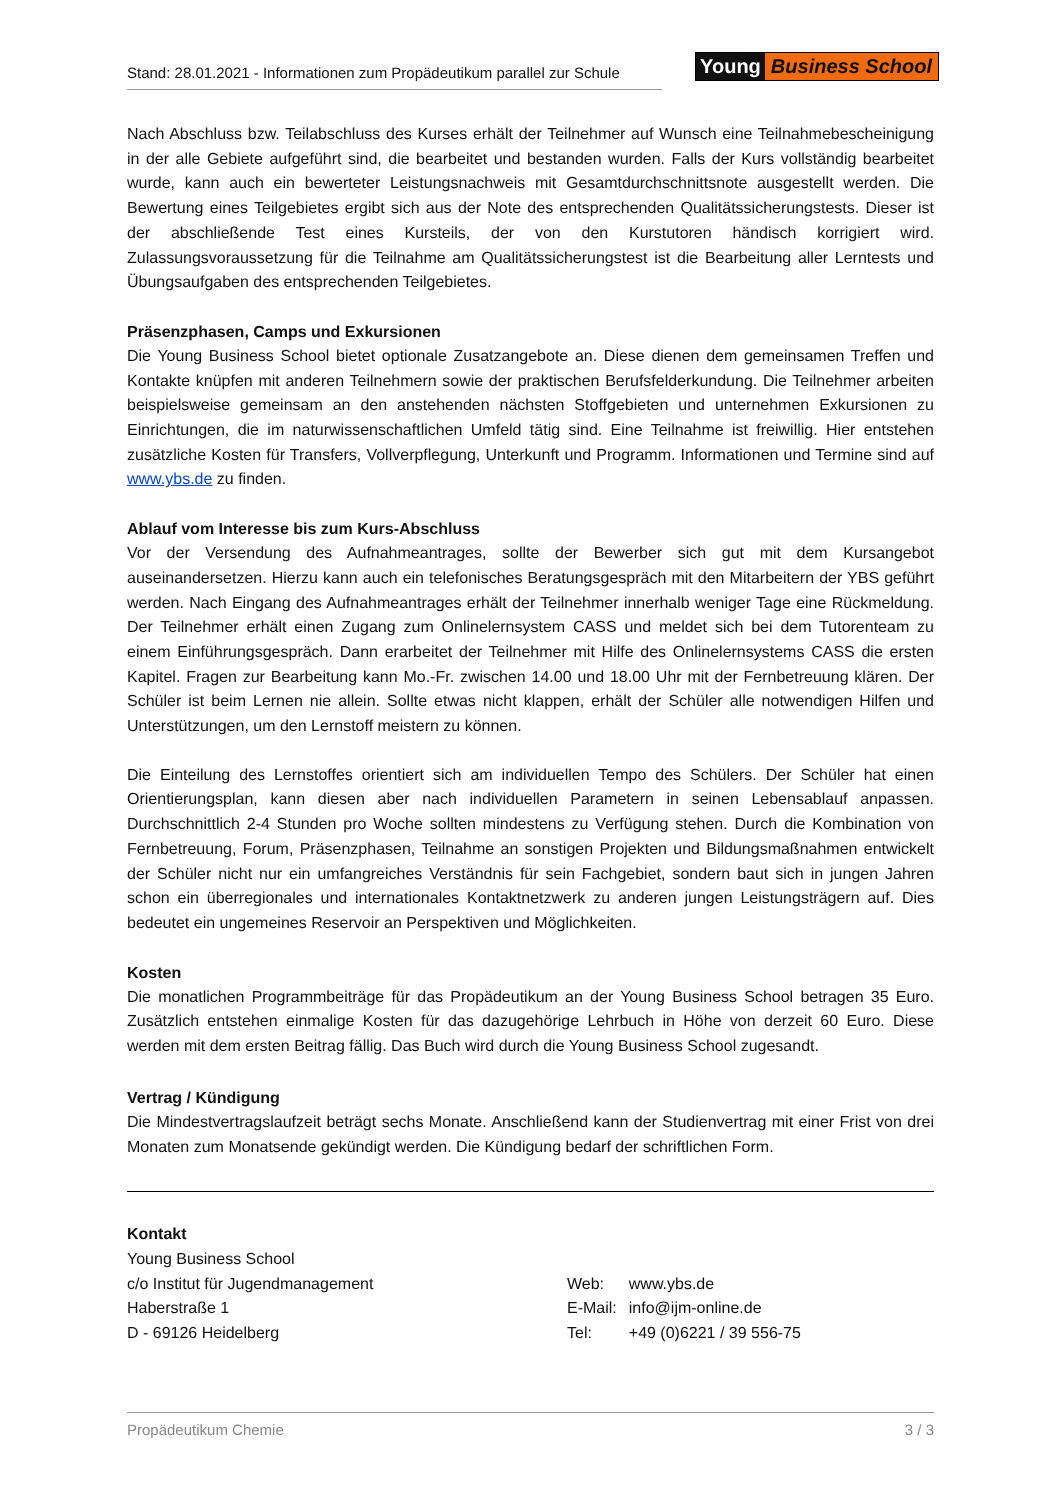Stand: 28.01.2021 - Informationen zum Propädeutikum parallel zur Schule
Young Business School
Nach Abschluss bzw. Teilabschluss des Kurses erhält der Teilnehmer auf Wunsch eine Teilnahmebescheinigung in der alle Gebiete aufgeführt sind, die bearbeitet und bestanden wurden. Falls der Kurs vollständig bearbeitet wurde, kann auch ein bewerteter Leistungsnachweis mit Gesamtdurchschnittsnote ausgestellt werden. Die Bewertung eines Teilgebietes ergibt sich aus der Note des entsprechenden Qualitätssicherungstests. Dieser ist der abschließende Test eines Kursteils, der von den Kurstutoren händisch korrigiert wird. Zulassungsvoraussetzung für die Teilnahme am Qualitätssicherungstest ist die Bearbeitung aller Lerntests und Übungsaufgaben des entsprechenden Teilgebietes.
Präsenzphasen, Camps und Exkursionen
Die Young Business School bietet optionale Zusatzangebote an. Diese dienen dem gemeinsamen Treffen und Kontakte knüpfen mit anderen Teilnehmern sowie der praktischen Berufsfelderkundung. Die Teilnehmer arbeiten beispielsweise gemeinsam an den anstehenden nächsten Stoffgebieten und unternehmen Exkursionen zu Einrichtungen, die im naturwissenschaftlichen Umfeld tätig sind. Eine Teilnahme ist freiwillig. Hier entstehen zusätzliche Kosten für Transfers, Vollverpflegung, Unterkunft und Programm. Informationen und Termine sind auf www.ybs.de zu finden.
Ablauf vom Interesse bis zum Kurs-Abschluss
Vor der Versendung des Aufnahmeantrages, sollte der Bewerber sich gut mit dem Kursangebot auseinandersetzen. Hierzu kann auch ein telefonisches Beratungsgespräch mit den Mitarbeitern der YBS geführt werden. Nach Eingang des Aufnahmeantrages erhält der Teilnehmer innerhalb weniger Tage eine Rückmeldung. Der Teilnehmer erhält einen Zugang zum Onlinelernsystem CASS und meldet sich bei dem Tutorenteam zu einem Einführungsgespräch. Dann erarbeitet der Teilnehmer mit Hilfe des Onlinelernsystems CASS die ersten Kapitel. Fragen zur Bearbeitung kann Mo.-Fr. zwischen 14.00 und 18.00 Uhr mit der Fernbetreuung klären. Der Schüler ist beim Lernen nie allein. Sollte etwas nicht klappen, erhält der Schüler alle notwendigen Hilfen und Unterstützungen, um den Lernstoff meistern zu können.
Die Einteilung des Lernstoffes orientiert sich am individuellen Tempo des Schülers. Der Schüler hat einen Orientierungsplan, kann diesen aber nach individuellen Parametern in seinen Lebensablauf anpassen. Durchschnittlich 2-4 Stunden pro Woche sollten mindestens zu Verfügung stehen. Durch die Kombination von Fernbetreuung, Forum, Präsenzphasen, Teilnahme an sonstigen Projekten und Bildungsmaßnahmen entwickelt der Schüler nicht nur ein umfangreiches Verständnis für sein Fachgebiet, sondern baut sich in jungen Jahren schon ein überregionales und internationales Kontaktnetzwerk zu anderen jungen Leistungsträgern auf. Dies bedeutet ein ungemeines Reservoir an Perspektiven und Möglichkeiten.
Kosten
Die monatlichen Programmbeiträge für das Propädeutikum an der Young Business School betragen 35 Euro. Zusätzlich entstehen einmalige Kosten für das dazugehörige Lehrbuch in Höhe von derzeit 60 Euro. Diese werden mit dem ersten Beitrag fällig. Das Buch wird durch die Young Business School zugesandt.
Vertrag / Kündigung
Die Mindestvertragslaufzeit beträgt sechs Monate. Anschließend kann der Studienvertrag mit einer Frist von drei Monaten zum Monatsende gekündigt werden. Die Kündigung bedarf der schriftlichen Form.
Kontakt
Young Business School
c/o Institut für Jugendmanagement
Haberstraße 1
D - 69126 Heidelberg
| Web: | www.ybs.de |
| E-Mail: | info@ijm-online.de |
| Tel: | +49 (0)6221 / 39 556-75 |
Propädeutikum Chemie 3 / 3